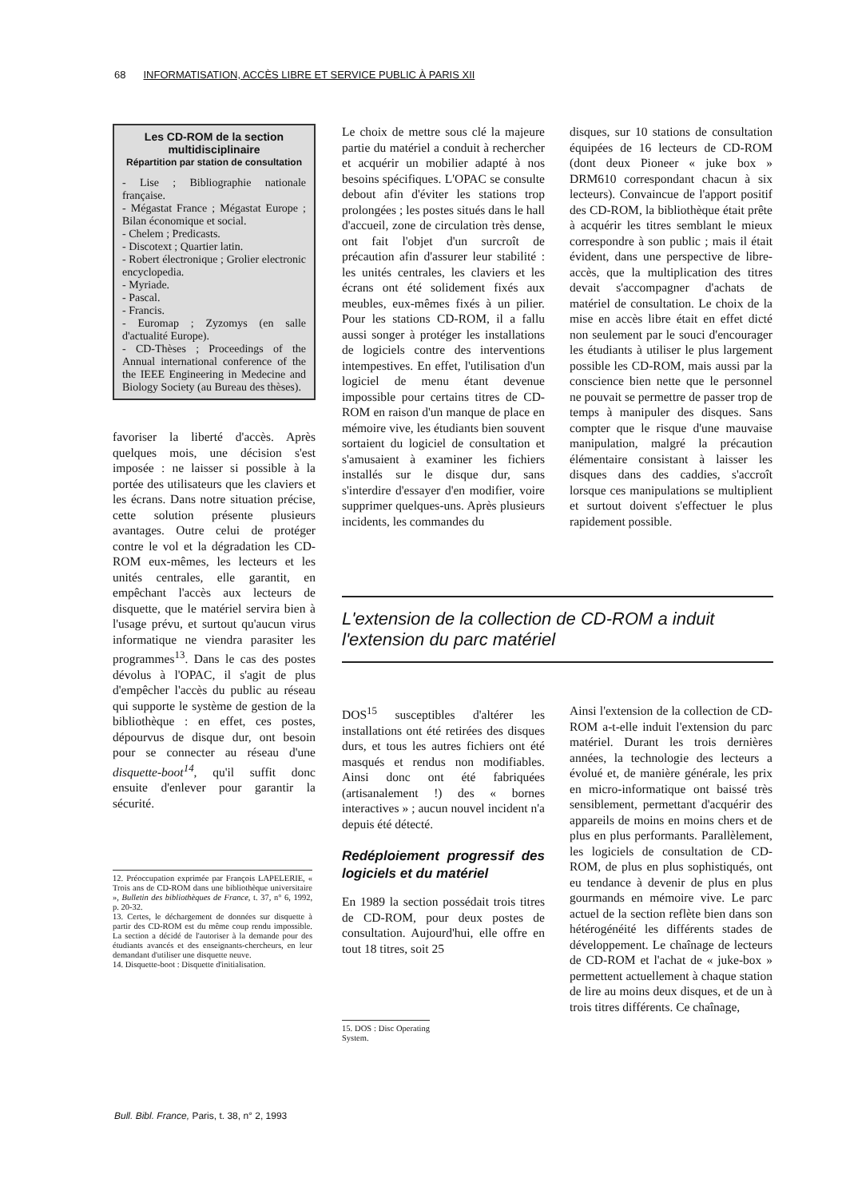68 INFORMATISATION, ACCÈS LIBRE ET SERVICE PUBLIC À PARIS XII
Les CD-ROM de la section multidisciplinaire
Répartition par station de consultation
- Lise ; Bibliographie nationale française.
- Mégastat France ; Mégastat Europe ; Bilan économique et social.
- Chelem ; Predicasts.
- Discotext ; Quartier latin.
- Robert électronique ; Grolier electronic encyclopedia.
- Myriade.
- Pascal.
- Francis.
- Euromap ; Zyzomys (en salle d'actualité Europe).
- CD-Thèses ; Proceedings of the Annual international conference of the the IEEE Engineering in Medecine and Biology Society (au Bureau des thèses).
favoriser la liberté d'accès. Après quelques mois, une décision s'est imposée : ne laisser si possible à la portée des utilisateurs que les claviers et les écrans. Dans notre situation précise, cette solution présente plusieurs avantages. Outre celui de protéger contre le vol et la dégradation les CD-ROM eux-mêmes, les lecteurs et les unités centrales, elle garantit, en empêchant l'accès aux lecteurs de disquette, que le matériel servira bien à l'usage prévu, et surtout qu'aucun virus informatique ne viendra parasiter les programmes<sup>13</sup>. Dans le cas des postes dévolus à l'OPAC, il s'agit de plus d'empêcher l'accès du public au réseau qui supporte le système de gestion de la bibliothèque : en effet, ces postes, dépourvus de disque dur, ont besoin pour se connecter au réseau d'une disquette-boot<sup>14</sup>, qu'il suffit donc ensuite d'enlever pour garantir la sécurité.
12. Préoccupation exprimée par François LAPELERIE, « Trois ans de CD-ROM dans une bibliothèque universitaire », Bulletin des bibliothèques de France, t. 37, n° 6, 1992, p. 20-32.
13. Certes, le déchargement de données sur disquette à partir des CD-ROM est du même coup rendu impossible. La section a décidé de l'autoriser à la demande pour des étudiants avancés et des enseignants-chercheurs, en leur demandant d'utiliser une disquette neuve.
14. Disquette-boot : Disquette d'initialisation.
Le choix de mettre sous clé la majeure partie du matériel a conduit à rechercher et acquérir un mobilier adapté à nos besoins spécifiques. L'OPAC se consulte debout afin d'éviter les stations trop prolongées ; les postes situés dans le hall d'accueil, zone de circulation très dense, ont fait l'objet d'un surcroît de précaution afin d'assurer leur stabilité : les unités centrales, les claviers et les écrans ont été solidement fixés aux meubles, eux-mêmes fixés à un pilier. Pour les stations CD-ROM, il a fallu aussi songer à protéger les installations de logiciels contre des interventions intempestives. En effet, l'utilisation d'un logiciel de menu étant devenue impossible pour certains titres de CD-ROM en raison d'un manque de place en mémoire vive, les étudiants bien souvent sortaient du logiciel de consultation et s'amusaient à examiner les fichiers installés sur le disque dur, sans s'interdire d'essayer d'en modifier, voire supprimer quelques-uns. Après plusieurs incidents, les commandes du
disques, sur 10 stations de consultation équipées de 16 lecteurs de CD-ROM (dont deux Pioneer « juke box » DRM610 correspondant chacun à six lecteurs). Convaincue de l'apport positif des CD-ROM, la bibliothèque était prête à acquérir les titres semblant le mieux correspondre à son public ; mais il était évident, dans une perspective de libre-accès, que la multiplication des titres devait s'accompagner d'achats de matériel de consultation. Le choix de la mise en accès libre était en effet dicté non seulement par le souci d'encourager les étudiants à utiliser le plus largement possible les CD-ROM, mais aussi par la conscience bien nette que le personnel ne pouvait se permettre de passer trop de temps à manipuler des disques. Sans compter que le risque d'une mauvaise manipulation, malgré la précaution élémentaire consistant à laisser les disques dans des caddies, s'accroît lorsque ces manipulations se multiplient et surtout doivent s'effectuer le plus rapidement possible.
L'extension de la collection de CD-ROM a induit l'extension du parc matériel
DOS<sup>15</sup> susceptibles d'altérer les installations ont été retirées des disques durs, et tous les autres fichiers ont été masqués et rendus non modifiables. Ainsi donc ont été fabriquées (artisanalement !) des « bornes interactives » ; aucun nouvel incident n'a depuis été détecté.
Redéploiement progressif des logiciels et du matériel
En 1989 la section possédait trois titres de CD-ROM, pour deux postes de consultation. Aujourd'hui, elle offre en tout 18 titres, soit 25
15. DOS : Disc Operating System.
Ainsi l'extension de la collection de CD-ROM a-t-elle induit l'extension du parc matériel. Durant les trois dernières années, la technologie des lecteurs a évolué et, de manière générale, les prix en micro-informatique ont baissé très sensiblement, permettant d'acquérir des appareils de moins en moins chers et de plus en plus performants. Parallèlement, les logiciels de consultation de CD-ROM, de plus en plus sophistiqués, ont eu tendance à devenir de plus en plus gourmands en mémoire vive. Le parc actuel de la section reflète bien dans son hétérogénéité les différents stades de développement. Le chaînage de lecteurs de CD-ROM et l'achat de « juke-box » permettent actuellement à chaque station de lire au moins deux disques, et de un à trois titres différents. Ce chaînage,
Bull. Bibl. France, Paris, t. 38, n° 2, 1993